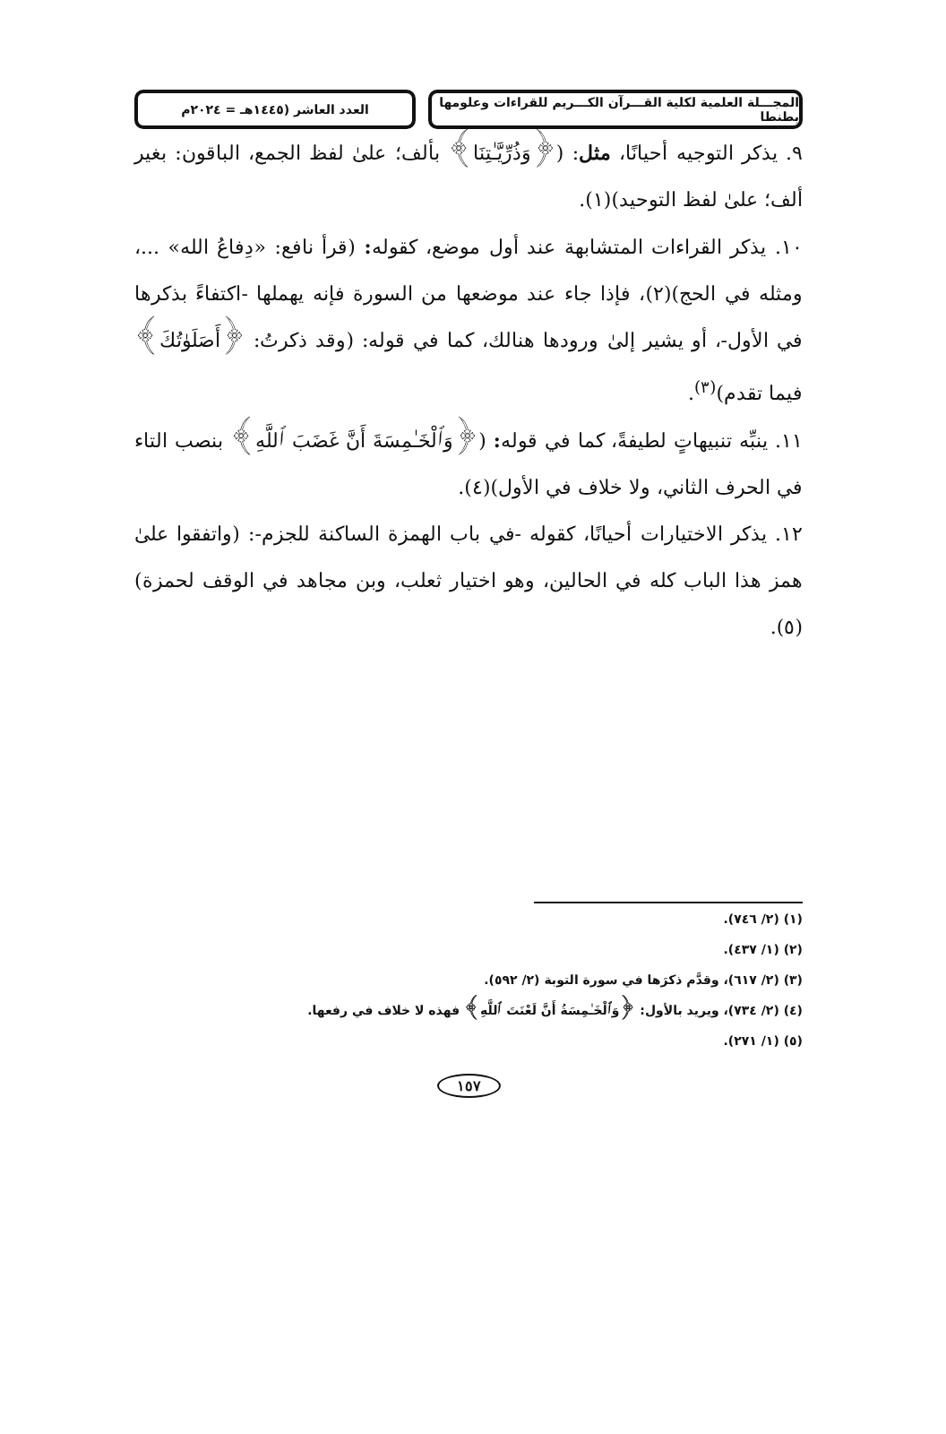المجـــلة العلمية لكلية القـــرآن الكـــريم للقراءات وعلومها بطنطا
العدد العاشر (١٤٤٥هـ = ٢٠٢٤م
٩. يذكر التوجيه أحيانًا، مثل: (﴿وَذُرِّيَّـٰتِنَا﴾ بألف؛ علىٰ لفظ الجمع، الباقون: بغير ألف؛ علىٰ لفظ التوحيد)(١).
١٠. يذكر القراءات المتشابهة عند أول موضع، كقوله: (قرأ نافع: «دِفاعُ الله» ...، ومثله في الحج)(٢)، فإذا جاء عند موضعها من السورة فإنه يهملها -اكتفاءً بذكرها في الأول-، أو يشير إلىٰ ورودها هنالك، كما في قوله: (وقد ذكرتُ: ﴿أَصَلَوٰتُكَ﴾ فيما تقدم)<sup>(٣)</sup>.
١١. ينبِّه تنبيهاتٍ لطيفةً، كما في قوله: (﴿وَٱلْخَـٰمِسَةَ أَنَّ غَضَبَ ٱللَّهِ﴾ بنصب التاء في الحرف الثاني، ولا خلاف في الأول)(٤).
١٢. يذكر الاختيارات أحيانًا، كقوله -في باب الهمزة الساكنة للجزم-: (واتفقوا علىٰ همز هذا الباب كله في الحالين، وهو اختيار ثعلب، وبن مجاهد في الوقف لحمزة)(٥).
(١) (٢/ ٧٤٦).
(٢) (١/ ٤٣٧).
(٣) (٢/ ٦١٧)، وقدَّم ذكرَها في سورة التوبة (٢/ ٥٩٢).
(٤) (٢/ ٧٣٤)، ويريد بالأول: ﴿وَٱلْخَـٰمِسَةُ أَنَّ لَعْنَتَ ٱللَّهِ﴾ فهذه لا خلاف في رفعها.
(٥) (١/ ٢٧١).
١٥٧